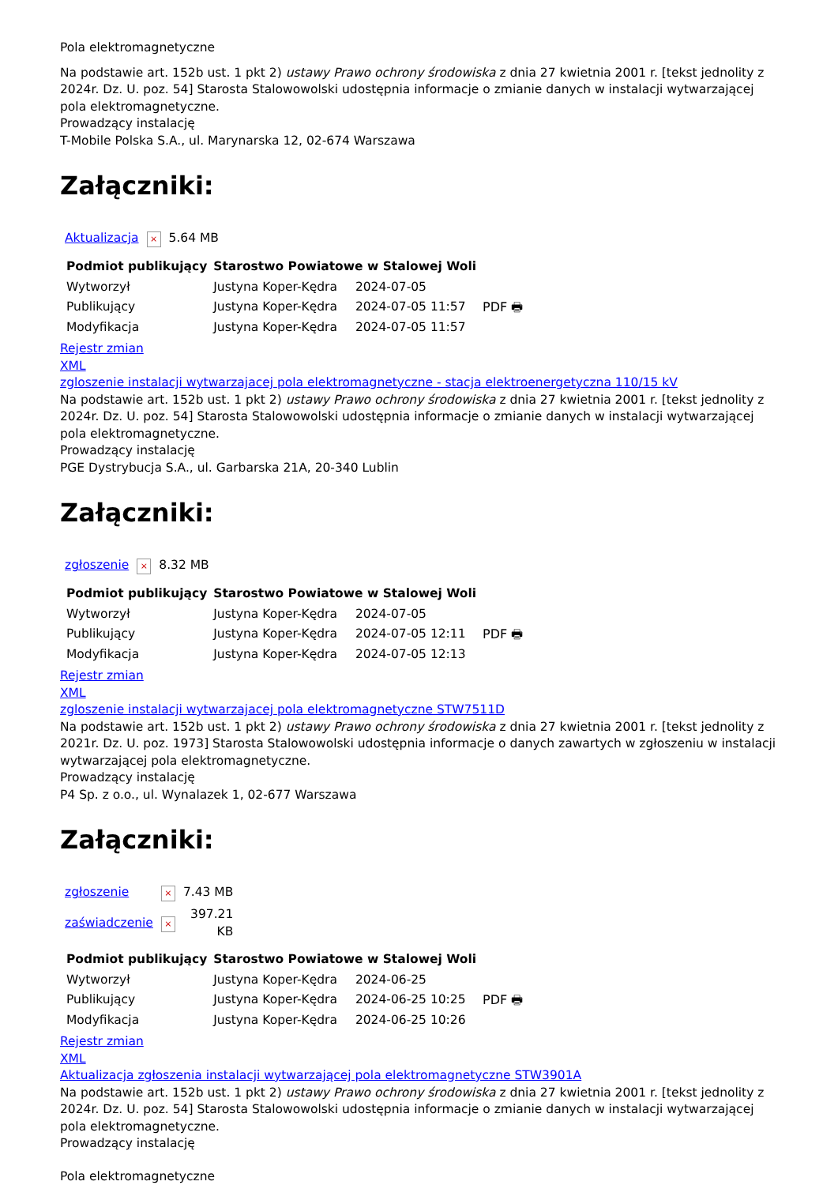Pola elektromagnetyczne
Na podstawie art. 152b ust. 1 pkt 2) ustawy Prawo ochrony środowiska z dnia 27 kwietnia 2001 r. [tekst jednolity z 2024r. Dz. U. poz. 54] Starosta Stalowowolski udostępnia informacje o zmianie danych w instalacji wytwarzającej pola elektromagnetyczne.
Prowadzący instalację
T-Mobile Polska S.A., ul. Marynarska 12, 02-674 Warszawa
Załączniki:
| Aktualizacja | × | 5.64 MB |
| Podmiot publikujący | Starostwo Powiatowe w Stalowej Woli | | |
| Wytworzył | Justyna Koper-Kędra | 2024-07-05 | PDF 🖶 |
| Publikujący | Justyna Koper-Kędra | 2024-07-05 11:57 | |
| Modyfikacja | Justyna Koper-Kędra | 2024-07-05 11:57 | |
Rejestr zmian
XML
zgloszenie instalacji wytwarzajacej pola elektromagnetyczne - stacja elektroenergetyczna 110/15 kV
Na podstawie art. 152b ust. 1 pkt 2) ustawy Prawo ochrony środowiska z dnia 27 kwietnia 2001 r. [tekst jednolity z 2024r. Dz. U. poz. 54] Starosta Stalowowolski udostępnia informacje o zmianie danych w instalacji wytwarzającej pola elektromagnetyczne.
Prowadzący instalację
PGE Dystrybucja S.A., ul. Garbarska 21A, 20-340 Lublin
Załączniki:
| zgłoszenie | × | 8.32 MB |
| Podmiot publikujący | Starostwo Powiatowe w Stalowej Woli | | |
| Wytworzył | Justyna Koper-Kędra | 2024-07-05 | PDF 🖶 |
| Publikujący | Justyna Koper-Kędra | 2024-07-05 12:11 | |
| Modyfikacja | Justyna Koper-Kędra | 2024-07-05 12:13 | |
Rejestr zmian
XML
zgloszenie instalacji wytwarzajacej pola elektromagnetyczne STW7511D
Na podstawie art. 152b ust. 1 pkt 2) ustawy Prawo ochrony środowiska z dnia 27 kwietnia 2001 r. [tekst jednolity z 2021r. Dz. U. poz. 1973] Starosta Stalowowolski udostępnia informacje o danych zawartych w zgłoszeniu w instalacji wytwarzającej pola elektromagnetyczne.
Prowadzący instalację
P4 Sp. z o.o., ul. Wynalazek 1, 02-677 Warszawa
Załączniki:
| zgłoszenie | × | 7.43 MB |
| zaświadczenie | × | 397.21 KB |
| Podmiot publikujący | Starostwo Powiatowe w Stalowej Woli | | |
| Wytworzył | Justyna Koper-Kędra | 2024-06-25 | PDF 🖶 |
| Publikujący | Justyna Koper-Kędra | 2024-06-25 10:25 | |
| Modyfikacja | Justyna Koper-Kędra | 2024-06-25 10:26 | |
Rejestr zmian
XML
Aktualizacja zgłoszenia instalacji wytwarzającej pola elektromagnetyczne STW3901A
Na podstawie art. 152b ust. 1 pkt 2) ustawy Prawo ochrony środowiska z dnia 27 kwietnia 2001 r. [tekst jednolity z 2024r. Dz. U. poz. 54] Starosta Stalowowolski udostępnia informacje o zmianie danych w instalacji wytwarzającej pola elektromagnetyczne.
Prowadzący instalację
Pola elektromagnetyczne